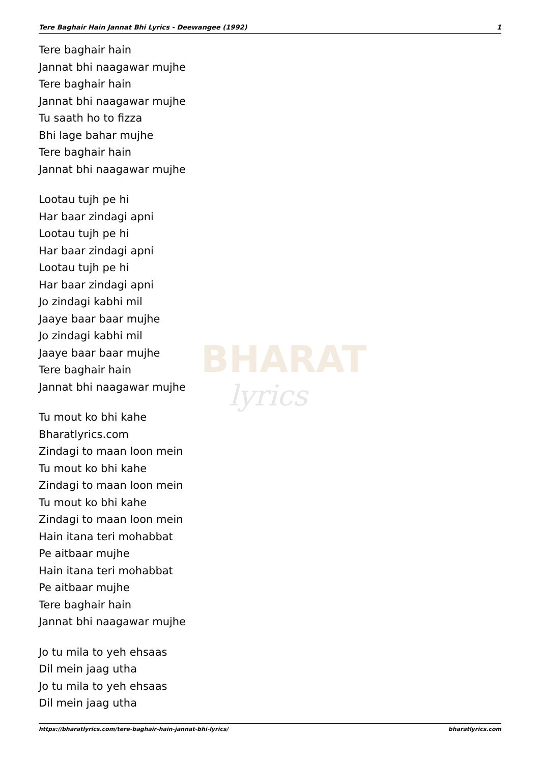Tere Baghair Hain Jannat Bhi Lyrics - Deewangee (1992) 1
BHARAT
lyrics
Tere baghair hain
Jannat bhi naagawar mujhe
Tere baghair hain
Jannat bhi naagawar mujhe
Tu saath ho to fizza
Bhi lage bahar mujhe
Tere baghair hain
Jannat bhi naagawar mujhe
Lootau tujh pe hi
Har baar zindagi apni
Lootau tujh pe hi
Har baar zindagi apni
Lootau tujh pe hi
Har baar zindagi apni
Jo zindagi kabhi mil
Jaaye baar baar mujhe
Jo zindagi kabhi mil
Jaaye baar baar mujhe
Tere baghair hain
Jannat bhi naagawar mujhe
Tu mout ko bhi kahe
Bharatlyrics.com
Zindagi to maan loon mein
Tu mout ko bhi kahe
Zindagi to maan loon mein
Tu mout ko bhi kahe
Zindagi to maan loon mein
Hain itana teri mohabbat
Pe aitbaar mujhe
Hain itana teri mohabbat
Pe aitbaar mujhe
Tere baghair hain
Jannat bhi naagawar mujhe
Jo tu mila to yeh ehsaas
Dil mein jaag utha
Jo tu mila to yeh ehsaas
Dil mein jaag utha
https://bharatlyrics.com/tere-baghair-hain-jannat-bhi-lyrics/ bharatlyrics.com